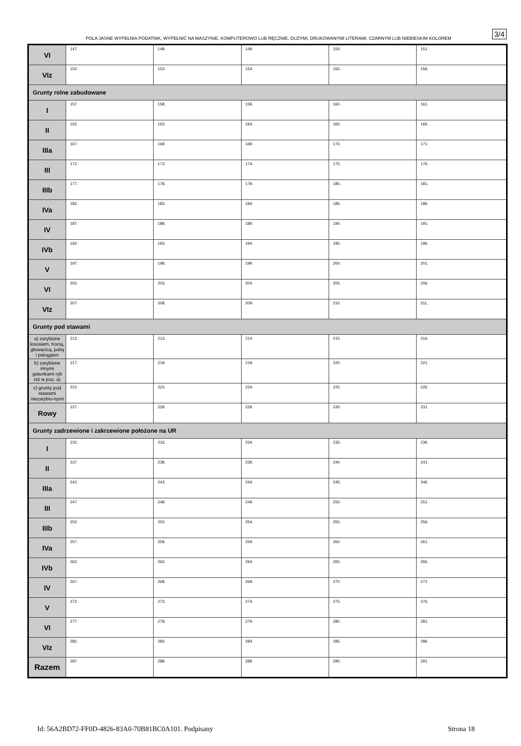POLA JASNE WYPEŁNIA PODATNIK, WYPEŁNIĆ NA MASZYNIE, KOMPUTEROWO LUB RĘCZNIE, DUŻYMI, DRUKOWANYMI LITERAMI, CZARNYM LUB NIEBIESKIM KOLOREM
3/4
| VI | 147. | 148. | 149. | 150. | 151. |
| VIz | 152. | 153. | 154. | 155. | 156. |
| Grunty rolne zabudowane | | | | | |
| I | 157. | 158. | 159. | 160. | 161. |
| II | 162. | 163. | 164. | 165. | 166. |
| IIIa | 167. | 168. | 169. | 170. | 171. |
| III | 172. | 173. | 174. | 175. | 176. |
| IIIb | 177. | 178. | 179. | 180. | 181. |
| IVa | 182. | 183. | 184. | 185. | 186. |
| IV | 187. | 188. | 189. | 190. | 191. |
| IVb | 192. | 193. | 194. | 195. | 196. |
| V | 197. | 198. | 199. | 200. | 201. |
| VI | 202. | 203. | 204. | 205. | 206. |
| VIz | 207. | 208. | 209. | 210. | 211. |
| Grunty pod stawami | | | | | |
| a) zarybione łososiem, trocią, głowacicą, palią i pstrągiem | 212. | 213. | 214. | 215. | 216. |
| b) zarybione innymi gatunkami ryb niż w poz. a) | 217. | 218. | 219. | 220. | 221. |
| c) grunty pod stawami niezarybio-nymi | 222. | 223. | 224. | 225. | 226. |
| Rowy | 227. | 228. | 229. | 230. | 231. |
| Grunty zadrzewione i zakrzewione położone na UR | | | | | |
| I | 232. | 233. | 234. | 235. | 236. |
| II | 237. | 238. | 239. | 240. | 241. |
| IIIa | 242. | 243. | 244. | 245. | 246. |
| III | 247. | 248. | 249. | 250. | 251. |
| IIIb | 252. | 253. | 254. | 255. | 256. |
| IVa | 257. | 258. | 259. | 260. | 261. |
| IVb | 262. | 263. | 264. | 265. | 266. |
| IV | 267. | 268. | 269. | 270. | 271. |
| V | 272. | 273. | 274. | 275. | 276. |
| VI | 277. | 278. | 279. | 280. | 281. |
| VIz | 282. | 283. | 284. | 285. | 286. |
| Razem | 287. | 288. | 289. | 290. | 291. |
Id: 56A2BD72-FF0D-4826-83A0-70B81BC0A101. Podpisany Strona 18